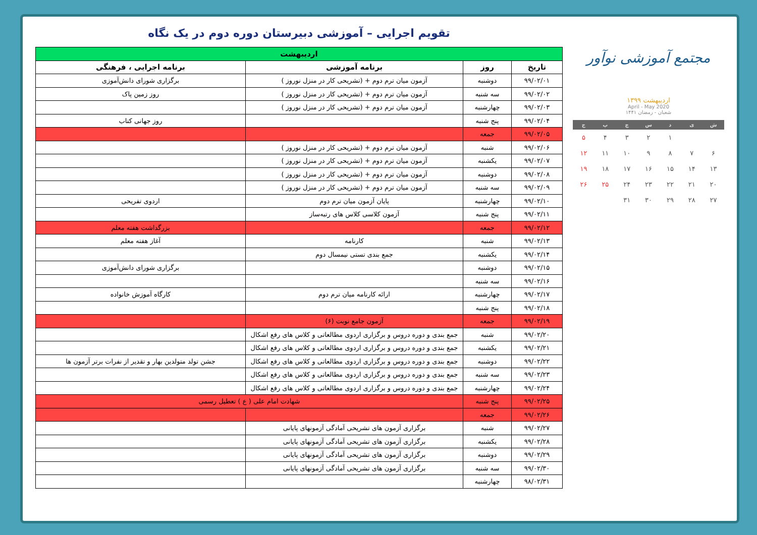مجتمع آموزشی نوآور
اردیبهشت ۱۳۹۹
April - May 2020
شعبان - رمضان ۱۴۴۱
| ش | ی | د | س | چ | پ | ج |
| --- | --- | --- | --- | --- | --- | --- |
| | | ۱ | ۲ | ۳ | ۴ | ۵ |
| ۶ | ۷ | ۸ | ۹ | ۱۰ | ۱۱ | ۱۲ |
| ۱۳ | ۱۴ | ۱۵ | ۱۶ | ۱۷ | ۱۸ | ۱۹ |
| ۲۰ | ۲۱ | ۲۲ | ۲۳ | ۲۴ | ۲۵ | ۲۶ |
| ۲۷ | ۲۸ | ۲۹ | ۳۰ | ۳۱ | | |
تقویم اجرایی – آموزشی دبیرستان دوره دوم در یک نگاه
| اردیبهشت | | | |
| --- | --- | --- | --- |
| تاریخ | روز | برنامه آموزشی | برنامه اجرایی ، فرهنگی |
| ۹۹/۰۲/۰۱ | دوشنبه | آزمون میان ترم دوم + (تشریحی کار در منزل نوروز ) | برگزاری شورای دانش‌آموزی |
| ۹۹/۰۲/۰۲ | سه شنبه | آزمون میان ترم دوم + (تشریحی کار در منزل نوروز ) | روز زمین پاک |
| ۹۹/۰۲/۰۳ | چهارشنبه | آزمون میان ترم دوم + (تشریحی کار در منزل نوروز ) | |
| ۹۹/۰۲/۰۴ | پنج شنبه | | روز جهانی کتاب |
| ۹۹/۰۲/۰۵ | جمعه | | |
| ۹۹/۰۲/۰۶ | شنبه | آزمون میان ترم دوم + (تشریحی کار در منزل نوروز ) | |
| ۹۹/۰۲/۰۷ | یکشنبه | آزمون میان ترم دوم + (تشریحی کار در منزل نوروز ) | |
| ۹۹/۰۲/۰۸ | دوشنبه | آزمون میان ترم دوم + (تشریحی کار در منزل نوروز ) | |
| ۹۹/۰۲/۰۹ | سه شنبه | آزمون میان ترم دوم + (تشریحی کار در منزل نوروز ) | |
| ۹۹/۰۲/۱۰ | چهارشنبه | پایان آزمون میان ترم دوم | اردوی تفریحی |
| ۹۹/۰۲/۱۱ | پنج شنبه | آزمون کلاسی کلاس های رتبه‌ساز | |
| ۹۹/۰۲/۱۲ | جمعه | | بزرگداشت هفته معلم |
| ۹۹/۰۲/۱۳ | شنبه | کارنامه | آغاز هفته معلم |
| ۹۹/۰۲/۱۴ | یکشنبه | جمع بندی تستی نیمسال دوم | |
| ۹۹/۰۲/۱۵ | دوشنبه | | برگزاری شورای دانش‌آموزی |
| ۹۹/۰۲/۱۶ | سه شنبه | | |
| ۹۹/۰۲/۱۷ | چهارشنبه | ارائه کارنامه میان ترم دوم | کارگاه آموزش خانواده |
| ۹۹/۰۲/۱۸ | پنج شنبه | | |
| ۹۹/۰۲/۱۹ | جمعه | آزمون جامع نوبت (۶) | |
| ۹۹/۰۲/۲۰ | شنبه | جمع بندی و دوره دروس و برگزاری اردوی مطالعاتی و کلاس های رفع اشکال | |
| ۹۹/۰۲/۲۱ | یکشنبه | جمع بندی و دوره دروس و برگزاری اردوی مطالعاتی و کلاس های رفع اشکال | |
| ۹۹/۰۲/۲۲ | دوشنبه | جمع بندی و دوره دروس و برگزاری اردوی مطالعاتی و کلاس های رفع اشکال | جشن تولد متولدین بهار و تقدیر از نفرات برتر آزمون ها |
| ۹۹/۰۲/۲۳ | سه شنبه | جمع بندی و دوره دروس و برگزاری اردوی مطالعاتی و کلاس های رفع اشکال | |
| ۹۹/۰۲/۲۴ | چهارشنبه | جمع بندی و دوره دروس و برگزاری اردوی مطالعاتی و کلاس های رفع اشکال | |
| ۹۹/۰۲/۲۵ | پنج شنبه | شهادت امام علی ( ع ) تعطیل رسمی | |
| ۹۹/۰۲/۲۶ | جمعه | | |
| ۹۹/۰۲/۲۷ | شنبه | برگزاری آزمون های تشریحی آمادگی آزمونهای پایانی | |
| ۹۹/۰۲/۲۸ | یکشنبه | برگزاری آزمون های تشریحی آمادگی آزمونهای پایانی | |
| ۹۹/۰۲/۲۹ | دوشنبه | برگزاری آزمون های تشریحی آمادگی آزمونهای پایانی | |
| ۹۹/۰۲/۳۰ | سه شنبه | برگزاری آزمون های تشریحی آمادگی آزمونهای پایانی | |
| ۹۸/۰۲/۳۱ | چهارشنبه | | |